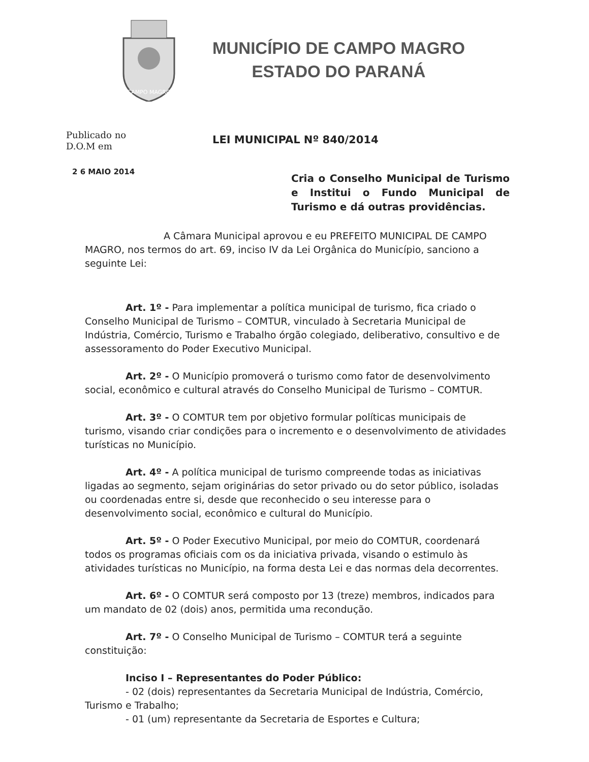CAMPO MAGRO
MUNICÍPIO DE CAMPO MAGRO
ESTADO DO PARANÁ
Publicado no
D.O.M em
LEI MUNICIPAL Nº 840/2014
2 6 MAIO 2014
Cria o Conselho Municipal de Turismo e Institui o Fundo Municipal de Turismo e dá outras providências.
A Câmara Municipal aprovou e eu PREFEITO MUNICIPAL DE CAMPO MAGRO, nos termos do art. 69, inciso IV da Lei Orgânica do Município, sanciono a seguinte Lei:
Art. 1º - Para implementar a política municipal de turismo, fica criado o Conselho Municipal de Turismo – COMTUR, vinculado à Secretaria Municipal de Indústria, Comércio, Turismo e Trabalho órgão colegiado, deliberativo, consultivo e de assessoramento do Poder Executivo Municipal.
Art. 2º - O Município promoverá o turismo como fator de desenvolvimento social, econômico e cultural através do Conselho Municipal de Turismo – COMTUR.
Art. 3º - O COMTUR tem por objetivo formular políticas municipais de turismo, visando criar condições para o incremento e o desenvolvimento de atividades turísticas no Município.
Art. 4º - A política municipal de turismo compreende todas as iniciativas ligadas ao segmento, sejam originárias do setor privado ou do setor público, isoladas ou coordenadas entre si, desde que reconhecido o seu interesse para o desenvolvimento social, econômico e cultural do Município.
Art. 5º - O Poder Executivo Municipal, por meio do COMTUR, coordenará todos os programas oficiais com os da iniciativa privada, visando o estimulo às atividades turísticas no Município, na forma desta Lei e das normas dela decorrentes.
Art. 6º - O COMTUR será composto por 13 (treze) membros, indicados para um mandato de 02 (dois) anos, permitida uma recondução.
Art. 7º - O Conselho Municipal de Turismo – COMTUR terá a seguinte constituição:
Inciso I – Representantes do Poder Público:
- 02 (dois) representantes da Secretaria Municipal de Indústria, Comércio, Turismo e Trabalho;
- 01 (um) representante da Secretaria de Esportes e Cultura;